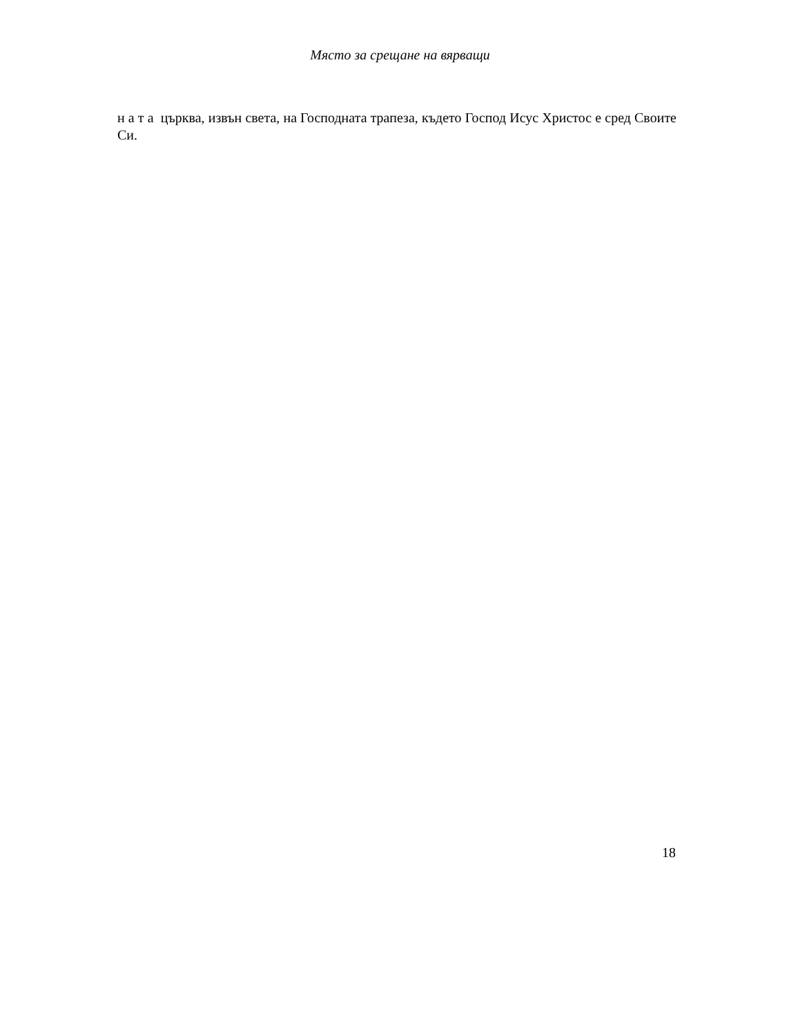Място за срещане на вярващи
н а т а църква, извън света, на Господната трапеза, където Господ Исус Христос е сред Своите Си.
18